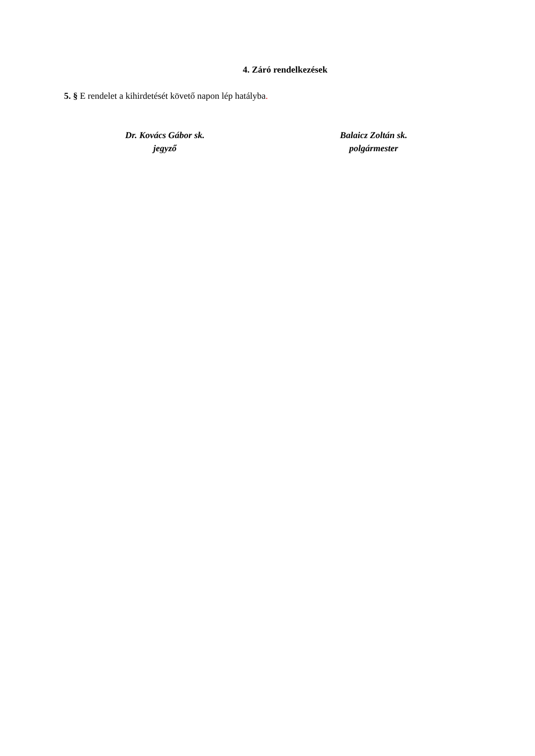4. Záró rendelkezések
5. § E rendelet a kihirdetését követő napon lép hatályba.
Dr. Kovács Gábor sk.
jegyző
Balaicz Zoltán sk.
polgármester